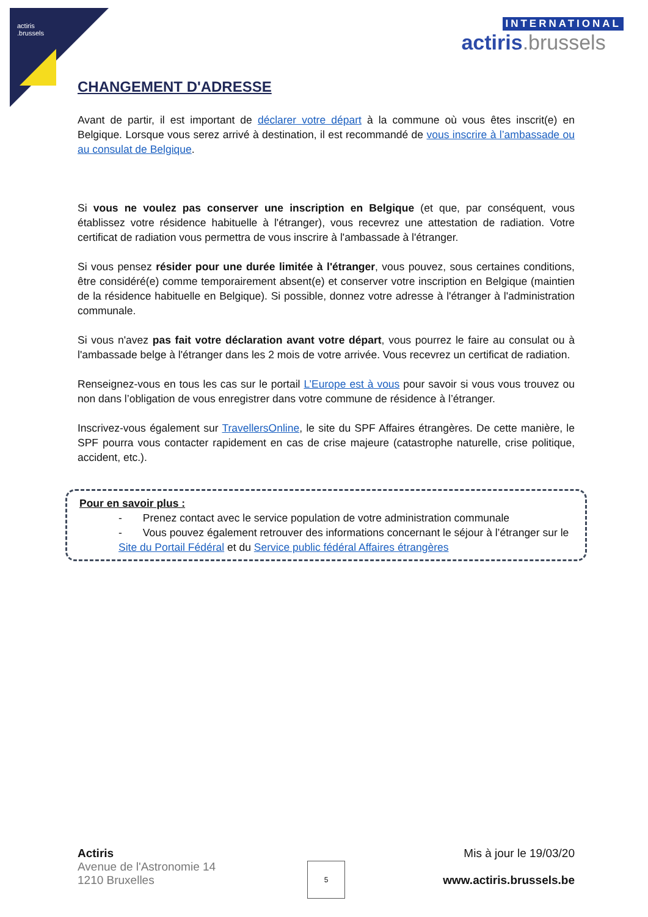actiris
.brussels
INTERNATIONAL
actiris.brussels
CHANGEMENT D'ADRESSE
Avant de partir, il est important de déclarer votre départ à la commune où vous êtes inscrit(e) en Belgique. Lorsque vous serez arrivé à destination, il est recommandé de vous inscrire à l’ambassade ou au consulat de Belgique.
Si vous ne voulez pas conserver une inscription en Belgique (et que, par conséquent, vous établissez votre résidence habituelle à l'étranger), vous recevrez une attestation de radiation. Votre certificat de radiation vous permettra de vous inscrire à l'ambassade à l'étranger.
Si vous pensez résider pour une durée limitée à l'étranger, vous pouvez, sous certaines conditions, être considéré(e) comme temporairement absent(e) et conserver votre inscription en Belgique (maintien de la résidence habituelle en Belgique). Si possible, donnez votre adresse à l'étranger à l'administration communale.
Si vous n'avez pas fait votre déclaration avant votre départ, vous pourrez le faire au consulat ou à l'ambassade belge à l'étranger dans les 2 mois de votre arrivée. Vous recevrez un certificat de radiation.
Renseignez-vous en tous les cas sur le portail L’Europe est à vous pour savoir si vous vous trouvez ou non dans l’obligation de vous enregistrer dans votre commune de résidence à l’étranger.
Inscrivez-vous également sur TravellersOnline, le site du SPF Affaires étrangères. De cette manière, le SPF pourra vous contacter rapidement en cas de crise majeure (catastrophe naturelle, crise politique, accident, etc.).
Pour en savoir plus :
- Prenez contact avec le service population de votre administration communale
- Vous pouvez également retrouver des informations concernant le séjour à l’étranger sur le Site du Portail Fédéral et du Service public fédéral Affaires étrangères
Actiris
Avenue de l'Astronomie 14
1210 Bruxelles
Mis à jour le 19/03/20
www.actiris.brussels.be
5